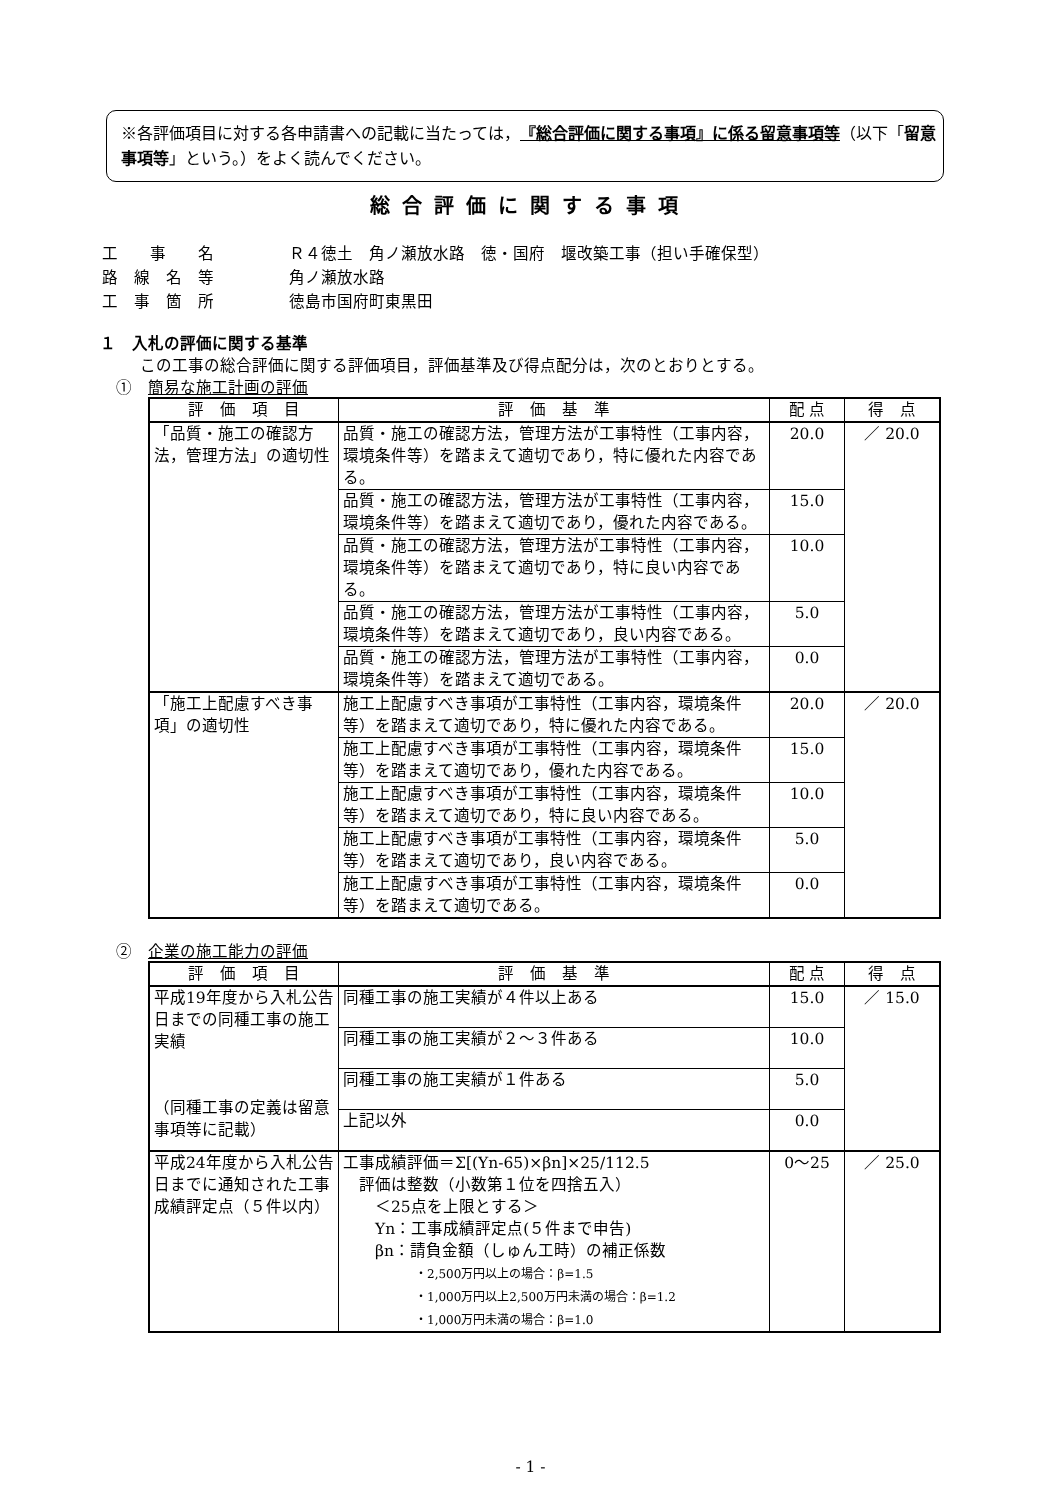※各評価項目に対する各申請書への記載に当たっては，『総合評価に関する事項』に係る留意事項等（以下「留意事項等」という。）をよく読んでください。
総合評価に関する事項
| 工 事 名 | Ｒ４徳土 角ノ瀬放水路 徳・国府 堰改築工事（担い手確保型） |
| 路 線 名 等 | 角ノ瀬放水路 |
| 工 事 箇 所 | 徳島市国府町東黒田 |
１　入札の評価に関する基準
この工事の総合評価に関する評価項目，評価基準及び得点配分は，次のとおりとする。
①　簡易な施工計画の評価
| 評 価 項 目 | 評 価 基 準 | 配 点 | 得 点 |
| --- | --- | --- | --- |
| 「品質・施工の確認方法，管理方法」の適切性 | 品質・施工の確認方法，管理方法が工事特性（工事内容，環境条件等）を踏まえて適切であり，特に優れた内容である。 | 20.0 | ／ 20.0 |
| | 品質・施工の確認方法，管理方法が工事特性（工事内容，環境条件等）を踏まえて適切であり，優れた内容である。 | 15.0 | |
| | 品質・施工の確認方法，管理方法が工事特性（工事内容，環境条件等）を踏まえて適切であり，特に良い内容である。 | 10.0 | |
| | 品質・施工の確認方法，管理方法が工事特性（工事内容，環境条件等）を踏まえて適切であり，良い内容である。 | 5.0 | |
| | 品質・施工の確認方法，管理方法が工事特性（工事内容，環境条件等）を踏まえて適切である。 | 0.0 | |
| 「施工上配慮すべき事項」の適切性 | 施工上配慮すべき事項が工事特性（工事内容，環境条件等）を踏まえて適切であり，特に優れた内容である。 | 20.0 | ／ 20.0 |
| | 施工上配慮すべき事項が工事特性（工事内容，環境条件等）を踏まえて適切であり，優れた内容である。 | 15.0 | |
| | 施工上配慮すべき事項が工事特性（工事内容，環境条件等）を踏まえて適切であり，特に良い内容である。 | 10.0 | |
| | 施工上配慮すべき事項が工事特性（工事内容，環境条件等）を踏まえて適切であり，良い内容である。 | 5.0 | |
| | 施工上配慮すべき事項が工事特性（工事内容，環境条件等）を踏まえて適切である。 | 0.0 | |
②　企業の施工能力の評価
| 評 価 項 目 | 評 価 基 準 | 配 点 | 得 点 |
| --- | --- | --- | --- |
| 平成19年度から入札公告日までの同種工事の施工実績 （同種工事の定義は留意事項等に記載） | 同種工事の施工実績が４件以上ある | 15.0 | ／ 15.0 |
| | 同種工事の施工実績が２～３件ある | 10.0 | |
| | 同種工事の施工実績が１件ある | 5.0 | |
| | 上記以外 | 0.0 | |
| 平成24年度から入札公告日までに通知された工事成績評定点（５件以内） | 工事成績評価＝Σ[(Yn-65)×βn]×25/112.5 評価は整数（小数第１位を四捨五入） ＜25点を上限とする＞ Yn：工事成績評定点(５件まで申告) βn：請負金額（しゅん工時）の補正係数 ・2,500万円以上の場合：β=1.5 ・1,000万円以上2,500万円未満の場合：β=1.2 ・1,000万円未満の場合：β=1.0 | 0～25 | ／ 25.0 |
- 1 -